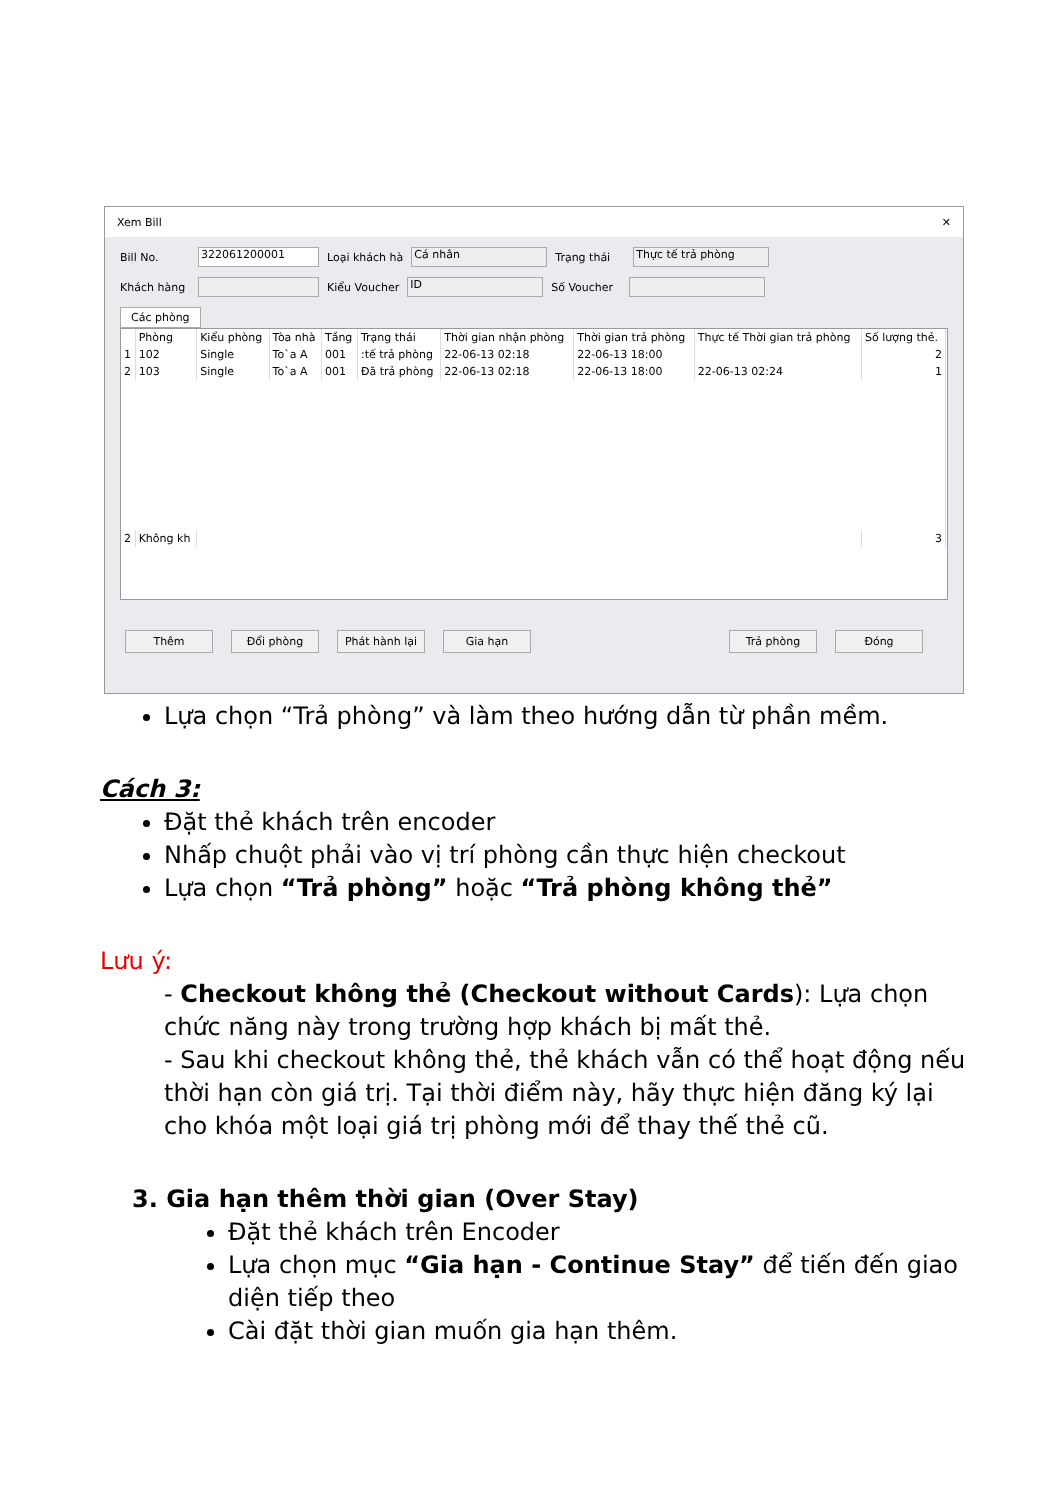Xem Bill ✕
Bill No. 322061200001 Loại khách hà Cá nhân Trạng thái Thực tế trả phòng
Khách hàng Kiểu Voucher ID Số Voucher
Các phòng
| | Phòng | Kiểu phòng | Tòa nhà | Tầng | Trạng thái | Thời gian nhận phòng | Thời gian trả phòng | Thực tế Thời gian trả phòng | Số lượng thẻ. |
| --- | --- | --- | --- | --- | --- | --- | --- | --- | --- |
| 1 | 102 | Single | To`a A | 001 | :tế trả phòng | 22-06-13 02:18 | 22-06-13 18:00 | | 2 |
| 2 | 103 | Single | To`a A | 001 | Đã trả phòng | 22-06-13 02:18 | 22-06-13 18:00 | 22-06-13 02:24 | 1 |
| 2 | Không kh | | | | | | | | 3 |
Thêm Đổi phòng Phát hành lại Gia hạn Trả phòng Đóng
Lựa chọn “Trả phòng” và làm theo hướng dẫn từ phần mềm.
Cách 3:
Đặt thẻ khách trên encoder
Nhấp chuột phải vào vị trí phòng cần thực hiện checkout
Lựa chọn “Trả phòng” hoặc “Trả phòng không thẻ”
Lưu ý:
- Checkout không thẻ (Checkout without Cards): Lựa chọn chức năng này trong trường hợp khách bị mất thẻ.
- Sau khi checkout không thẻ, thẻ khách vẫn có thể hoạt động nếu thời hạn còn giá trị. Tại thời điểm này, hãy thực hiện đăng ký lại cho khóa một loại giá trị phòng mới để thay thế thẻ cũ.
3. Gia hạn thêm thời gian (Over Stay)
Đặt thẻ khách trên Encoder
Lựa chọn mục “Gia hạn - Continue Stay” để tiến đến giao diện tiếp theo
Cài đặt thời gian muốn gia hạn thêm.